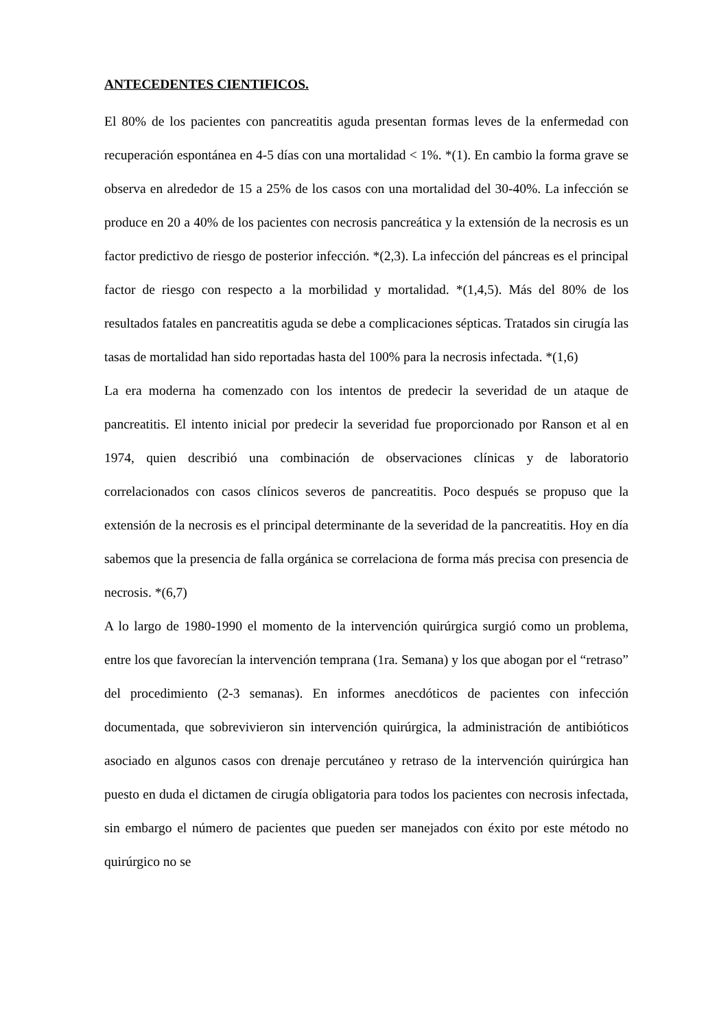ANTECEDENTES CIENTIFICOS.
El 80% de los pacientes con pancreatitis aguda presentan formas leves de la enfermedad con recuperación espontánea en 4-5 días con una mortalidad < 1%. *(1). En cambio la forma grave se observa en alrededor de 15 a 25% de los casos con una mortalidad del 30-40%. La infección se produce en 20 a 40% de los pacientes con necrosis pancreática y la extensión de la necrosis es un factor predictivo de riesgo de posterior infección. *(2,3). La infección del páncreas es el principal factor de riesgo con respecto a la morbilidad y mortalidad. *(1,4,5). Más del 80% de los resultados fatales en pancreatitis aguda se debe a complicaciones sépticas. Tratados sin cirugía las tasas de mortalidad han sido reportadas hasta del 100% para la necrosis infectada. *(1,6)
La era moderna ha comenzado con los intentos de predecir la severidad de un ataque de pancreatitis. El intento inicial por predecir la severidad fue proporcionado por Ranson et al en 1974, quien describió una combinación de observaciones clínicas y de laboratorio correlacionados con casos clínicos severos de pancreatitis. Poco después se propuso que la extensión de la necrosis es el principal determinante de la severidad de la pancreatitis. Hoy en día sabemos que la presencia de falla orgánica se correlaciona de forma más precisa con presencia de necrosis. *(6,7)
A lo largo de 1980-1990 el momento de la intervención quirúrgica surgió como un problema, entre los que favorecían la intervención temprana (1ra. Semana) y los que abogan por el “retraso” del procedimiento (2-3 semanas). En informes anecdóticos de pacientes con infección documentada, que sobrevivieron sin intervención quirúrgica, la administración de antibióticos asociado en algunos casos con drenaje percutáneo y retraso de la intervención quirúrgica han puesto en duda el dictamen de cirugía obligatoria para todos los pacientes con necrosis infectada, sin embargo el número de pacientes que pueden ser manejados con éxito por este método no quirúrgico no se